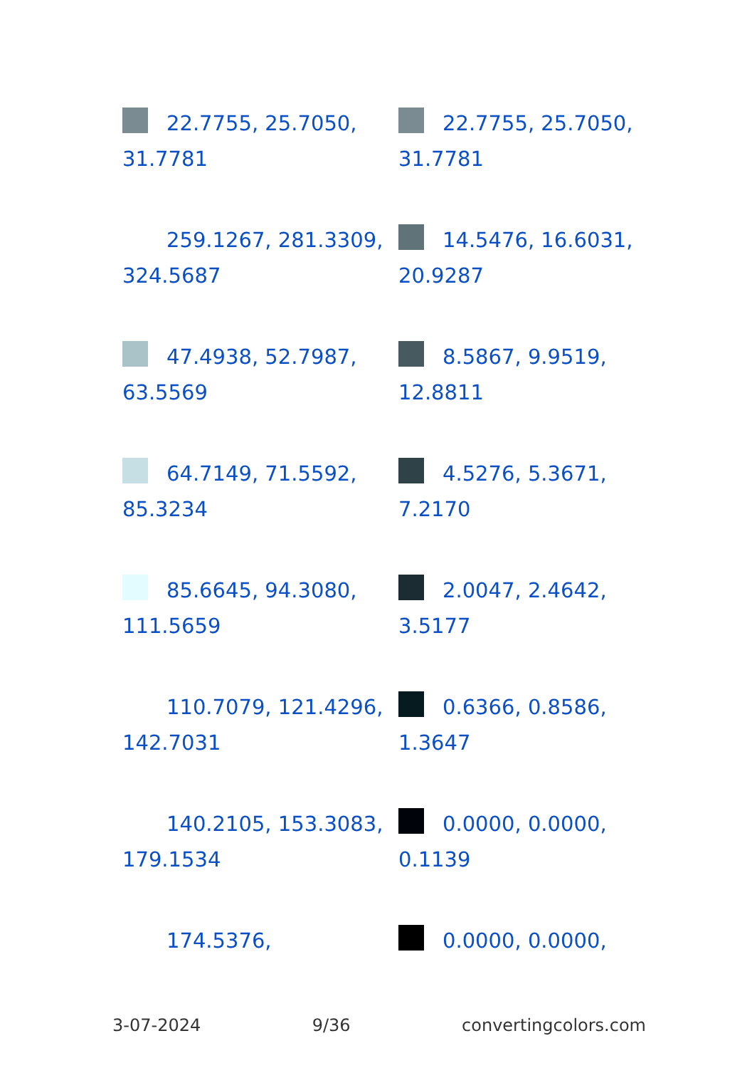22.7755, 25.7050, 31.7781
22.7755, 25.7050, 31.7781
259.1267, 281.3309, 324.5687
14.5476, 16.6031, 20.9287
47.4938, 52.7987, 63.5569
8.5867, 9.9519, 12.8811
64.7149, 71.5592, 85.3234
4.5276, 5.3671, 7.2170
85.6645, 94.3080, 111.5659
2.0047, 2.4642, 3.5177
110.7079, 121.4296, 142.7031
0.6366, 0.8586, 1.3647
140.2105, 153.3083, 179.1534
0.0000, 0.0000, 0.1139
174.5376,
0.0000, 0.0000,
3-07-2024 9/36 convertingcolors.com